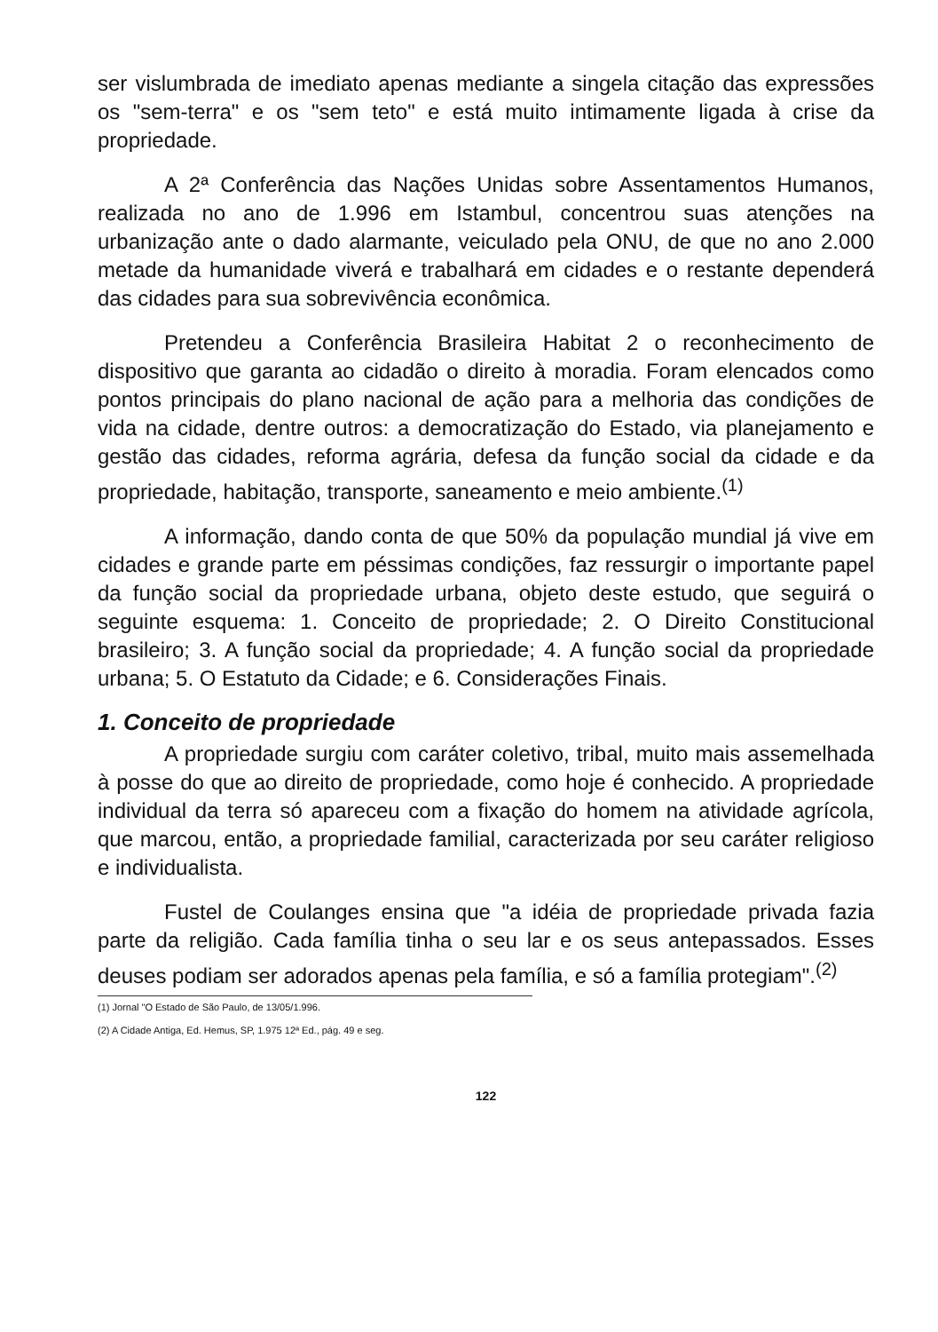ser vislumbrada de imediato apenas mediante a singela citação das expressões os "sem-terra" e os "sem teto" e está muito intimamente ligada à crise da propriedade.
A 2ª Conferência das Nações Unidas sobre Assentamentos Humanos, realizada no ano de 1.996 em Istambul, concentrou suas atenções na urbanização ante o dado alarmante, veiculado pela ONU, de que no ano 2.000 metade da humanidade viverá e trabalhará em cidades e o restante dependerá das cidades para sua sobrevivência econômica.
Pretendeu a Conferência Brasileira Habitat 2 o reconhecimento de dispositivo que garanta ao cidadão o direito à moradia. Foram elencados como pontos principais do plano nacional de ação para a melhoria das condições de vida na cidade, dentre outros: a democratização do Estado, via planejamento e gestão das cidades, reforma agrária, defesa da função social da cidade e da propriedade, habitação, transporte, saneamento e meio ambiente.<sup>(1)</sup>
A informação, dando conta de que 50% da população mundial já vive em cidades e grande parte em péssimas condições, faz ressurgir o importante papel da função social da propriedade urbana, objeto deste estudo, que seguirá o seguinte esquema: 1. Conceito de propriedade; 2. O Direito Constitucional brasileiro; 3. A função social da propriedade; 4. A função social da propriedade urbana; 5. O Estatuto da Cidade; e 6. Considerações Finais.
1. Conceito de propriedade
A propriedade surgiu com caráter coletivo, tribal, muito mais assemelhada à posse do que ao direito de propriedade, como hoje é conhecido. A propriedade individual da terra só apareceu com a fixação do homem na atividade agrícola, que marcou, então, a propriedade familial, caracterizada por seu caráter religioso e individualista.
Fustel de Coulanges ensina que "a idéia de propriedade privada fazia parte da religião. Cada família tinha o seu lar e os seus antepassados. Esses deuses podiam ser adorados apenas pela família, e só a família protegiam".<sup>(2)</sup>
(1) Jornal "O Estado de São Paulo, de 13/05/1.996.
(2) A Cidade Antiga, Ed. Hemus, SP, 1.975 12ª Ed., pág. 49 e seg.
122